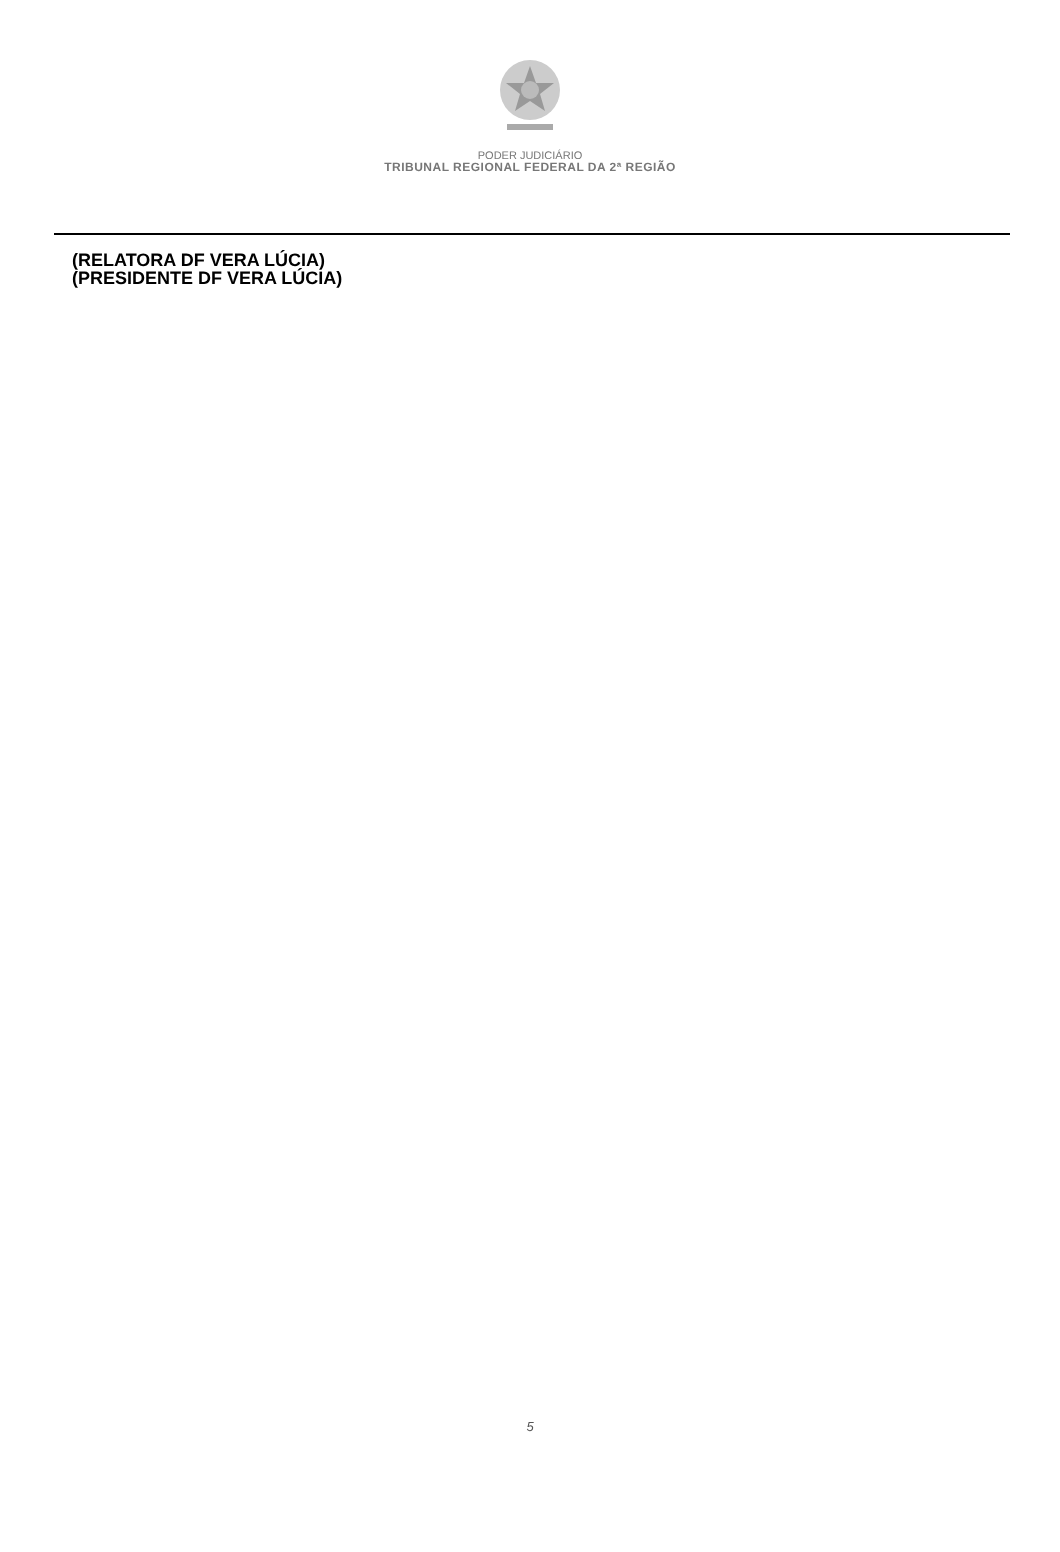PODER JUDICIÁRIO
TRIBUNAL REGIONAL FEDERAL DA 2ª REGIÃO
(RELATORA DF VERA LÚCIA)
(PRESIDENTE DF VERA LÚCIA)
5